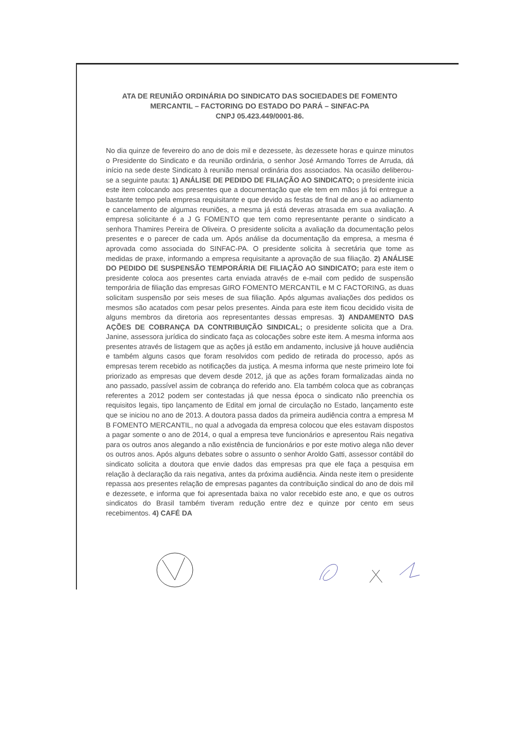ATA DE REUNIÃO ORDINÁRIA DO SINDICATO DAS SOCIEDADES DE FOMENTO MERCANTIL – FACTORING DO ESTADO DO PARÁ – SINFAC-PA
CNPJ 05.423.449/0001-86.
No dia quinze de fevereiro do ano de dois mil e dezessete, às dezessete horas e quinze minutos o Presidente do Sindicato e da reunião ordinária, o senhor José Armando Torres de Arruda, dá início na sede deste Sindicato à reunião mensal ordinária dos associados. Na ocasião deliberou-se a seguinte pauta: 1) ANÁLISE DE PEDIDO DE FILIAÇÃO AO SINDICATO; o presidente inicia este item colocando aos presentes que a documentação que ele tem em mãos já foi entregue a bastante tempo pela empresa requisitante e que devido as festas de final de ano e ao adiamento e cancelamento de algumas reuniões, a mesma já está deveras atrasada em sua avaliação. A empresa solicitante é a J G FOMENTO que tem como representante perante o sindicato a senhora Thamires Pereira de Oliveira. O presidente solicita a avaliação da documentação pelos presentes e o parecer de cada um. Após análise da documentação da empresa, a mesma é aprovada como associada do SINFAC-PA. O presidente solicita à secretária que tome as medidas de praxe, informando a empresa requisitante a aprovação de sua filiação. 2) ANÁLISE DO PEDIDO DE SUSPENSÃO TEMPORÁRIA DE FILIAÇÃO AO SINDICATO; para este item o presidente coloca aos presentes carta enviada através de e-mail com pedido de suspensão temporária de filiação das empresas GIRO FOMENTO MERCANTIL e M C FACTORING, as duas solicitam suspensão por seis meses de sua filiação. Após algumas avaliações dos pedidos os mesmos são acatados com pesar pelos presentes. Ainda para este item ficou decidido visita de alguns membros da diretoria aos representantes dessas empresas. 3) ANDAMENTO DAS AÇÕES DE COBRANÇA DA CONTRIBUIÇÃO SINDICAL; o presidente solicita que a Dra. Janine, assessora jurídica do sindicato faça as colocações sobre este item. A mesma informa aos presentes através de listagem que as ações já estão em andamento, inclusive já houve audiência e também alguns casos que foram resolvidos com pedido de retirada do processo, após as empresas terem recebido as notificações da justiça. A mesma informa que neste primeiro lote foi priorizado as empresas que devem desde 2012, já que as ações foram formalizadas ainda no ano passado, passível assim de cobrança do referido ano. Ela também coloca que as cobranças referentes a 2012 podem ser contestadas já que nessa época o sindicato não preenchia os requisitos legais, tipo lançamento de Edital em jornal de circulação no Estado, lançamento este que se iniciou no ano de 2013. A doutora passa dados da primeira audiência contra a empresa M B FOMENTO MERCANTIL, no qual a advogada da empresa colocou que eles estavam dispostos a pagar somente o ano de 2014, o qual a empresa teve funcionários e apresentou Rais negativa para os outros anos alegando a não existência de funcionários e por este motivo alega não dever os outros anos. Após alguns debates sobre o assunto o senhor Aroldo Gatti, assessor contábil do sindicato solicita a doutora que envie dados das empresas pra que ele faça a pesquisa em relação à declaração da rais negativa, antes da próxima audiência. Ainda neste item o presidente repassa aos presentes relação de empresas pagantes da contribuição sindical do ano de dois mil e dezessete, e informa que foi apresentada baixa no valor recebido este ano, e que os outros sindicatos do Brasil também tiveram redução entre dez e quinze por cento em seus recebimentos. 4) CAFÉ DA